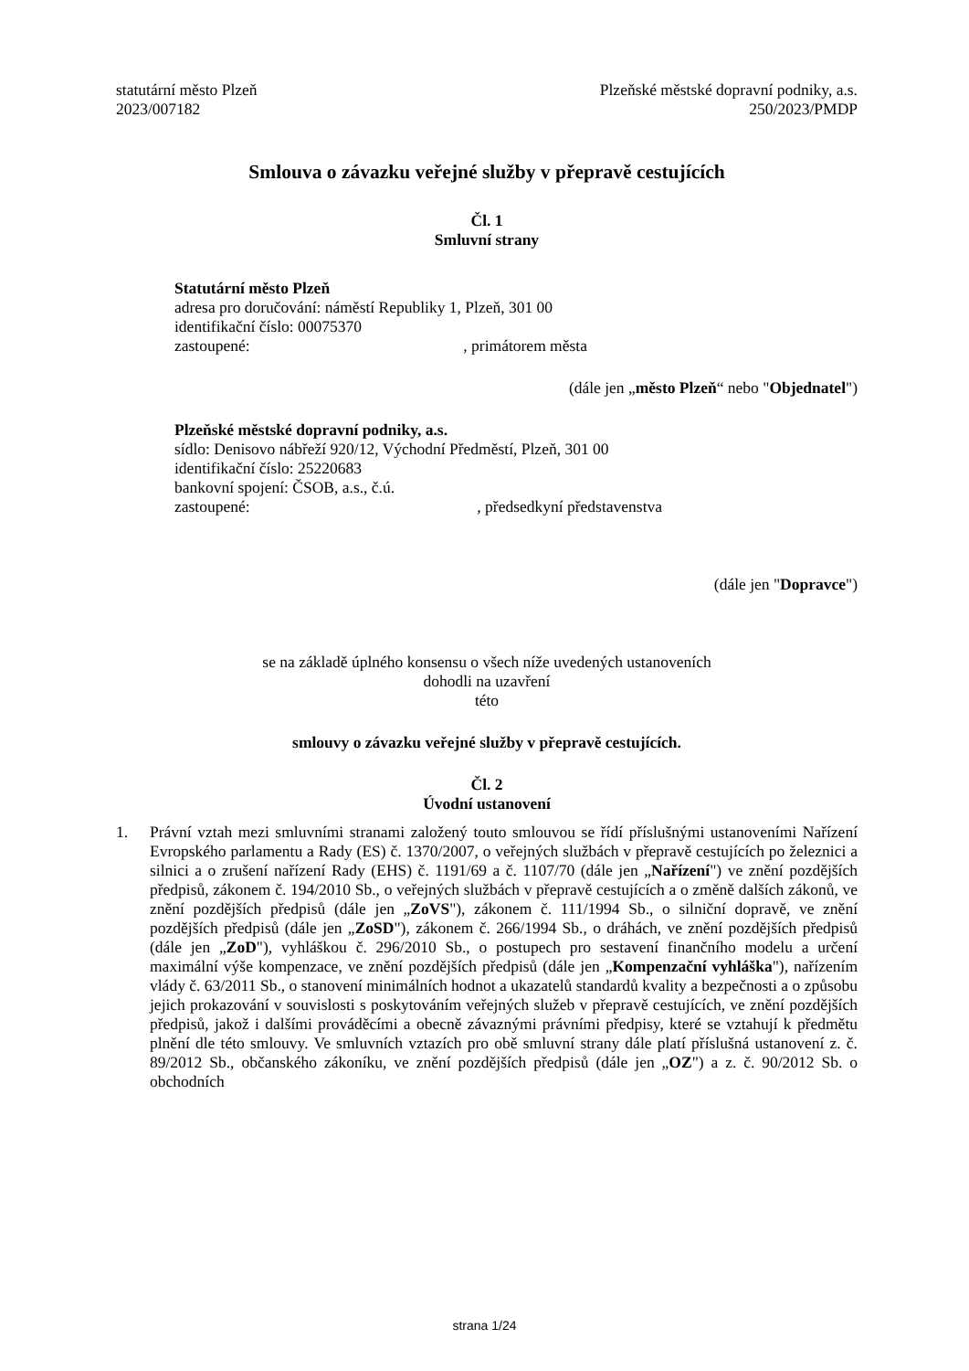statutární město Plzeň
2023/007182
Plzeňské městské dopravní podniky, a.s.
250/2023/PMDP
Smlouva o závazku veřejné služby v přepravě cestujících
Čl. 1
Smluvní strany
Statutární město Plzeň
adresa pro doručování: náměstí Republiky 1, Plzeň, 301 00
identifikační číslo: 00075370
zastoupené: , primátorem města
(dále jen „město Plzeň“ nebo "Objednatel")
Plzeňské městské dopravní podniky, a.s.
sídlo: Denisovo nábřeží 920/12, Východní Předměstí, Plzeň, 301 00
identifikační číslo: 25220683
bankovní spojení: ČSOB, a.s., č.ú.
zastoupené: , předsedkyní představenstva
(dále jen "Dopravce")
se na základě úplného konsensu o všech níže uvedených ustanoveních
dohodli na uzavření
této
smlouvy o závazku veřejné služby v přepravě cestujících.
Čl. 2
Úvodní ustanovení
1. Právní vztah mezi smluvními stranami založený touto smlouvou se řídí příslušnými ustanoveními Nařízení Evropského parlamentu a Rady (ES) č. 1370/2007, o veřejných službách v přepravě cestujících po železnici a silnici a o zrušení nařízení Rady (EHS) č. 1191/69 a č. 1107/70 (dále jen „Nařízení") ve znění pozdějších předpisů, zákonem č. 194/2010 Sb., o veřejných službách v přepravě cestujících a o změně dalších zákonů, ve znění pozdějších předpisů (dále jen „ZoVS"), zákonem č. 111/1994 Sb., o silniční dopravě, ve znění pozdějších předpisů (dále jen „ZoSD"), zákonem č. 266/1994 Sb., o dráhách, ve znění pozdějších předpisů (dále jen „ZoD"), vyhláškou č. 296/2010 Sb., o postupech pro sestavení finančního modelu a určení maximální výše kompenzace, ve znění pozdějších předpisů (dále jen „Kompenzační vyhláška"), nařízením vlády č. 63/2011 Sb., o stanovení minimálních hodnot a ukazatelů standardů kvality a bezpečnosti a o způsobu jejich prokazování v souvislosti s poskytováním veřejných služeb v přepravě cestujících, ve znění pozdějších předpisů, jakož i dalšími prováděcími a obecně závaznými právními předpisy, které se vztahují k předmětu plnění dle této smlouvy. Ve smluvních vztazích pro obě smluvní strany dále platí příslušná ustanovení z. č. 89/2012 Sb., občanského zákoníku, ve znění pozdějších předpisů (dále jen „OZ") a z. č. 90/2012 Sb. o obchodních
strana 1/24